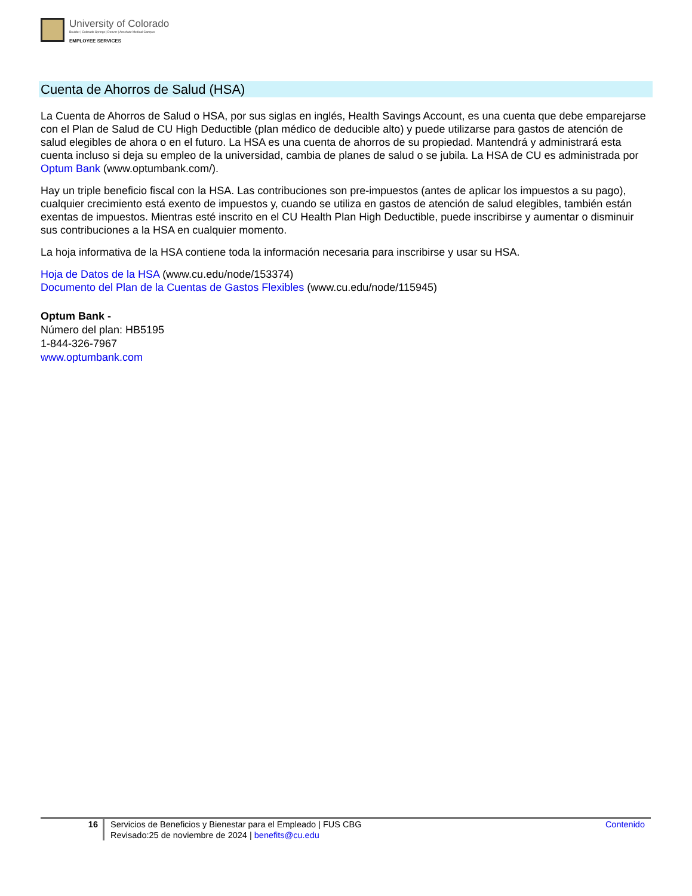University of Colorado
Boulder | Colorado Springs | Denver | Anschutz Medical Campus
EMPLOYEE SERVICES
Cuenta de Ahorros de Salud (HSA)
La Cuenta de Ahorros de Salud o HSA, por sus siglas en inglés, Health Savings Account, es una cuenta que debe emparejarse con el Plan de Salud de CU High Deductible (plan médico de deducible alto) y puede utilizarse para gastos de atención de salud elegibles de ahora o en el futuro. La HSA es una cuenta de ahorros de su propiedad. Mantendrá y administrará esta cuenta incluso si deja su empleo de la universidad, cambia de planes de salud o se jubila. La HSA de CU es administrada por Optum Bank (www.optumbank.com/).
Hay un triple beneficio fiscal con la HSA. Las contribuciones son pre-impuestos (antes de aplicar los impuestos a su pago), cualquier crecimiento está exento de impuestos y, cuando se utiliza en gastos de atención de salud elegibles, también están exentas de impuestos. Mientras esté inscrito en el CU Health Plan High Deductible, puede inscribirse y aumentar o disminuir sus contribuciones a la HSA en cualquier momento.
La hoja informativa de la HSA contiene toda la información necesaria para inscribirse y usar su HSA.
Hoja de Datos de la HSA (www.cu.edu/node/153374)
Documento del Plan de la Cuentas de Gastos Flexibles (www.cu.edu/node/115945)
Optum Bank -
Número del plan: HB5195
1-844-326-7967
www.optumbank.com
16 Servicios de Beneficios y Bienestar para el Empleado | FUS CBG
Revisado:25 de noviembre de 2024 | benefits@cu.edu
Contenido